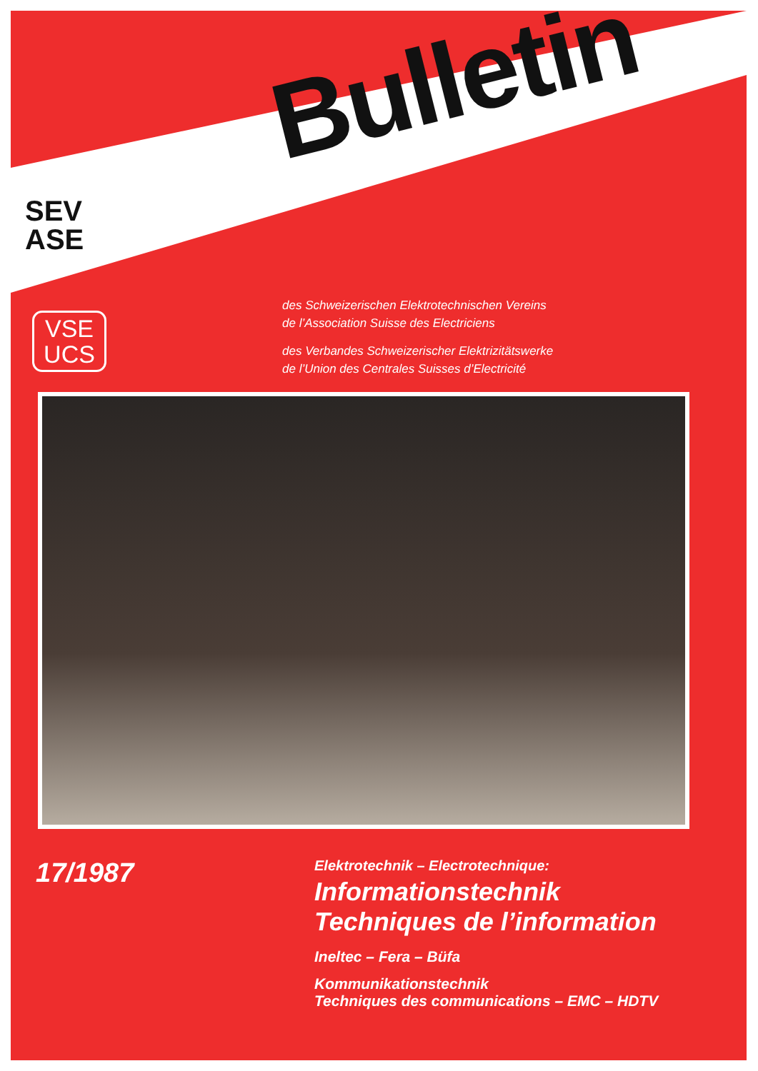Bulletin
SEV
ASE
VSE
UCS
des Schweizerischen Elektrotechnischen Vereins
de l’Association Suisse des Electriciens
des Verbandes Schweizerischer Elektrizitätswerke
de l’Union des Centrales Suisses d’Electricité
17/1987
Elektrotechnik – Electrotechnique:
Informationstechnik
Techniques de l’information
Ineltec – Fera – Büfa
Kommunikationstechnik
Techniques des communications – EMC – HDTV